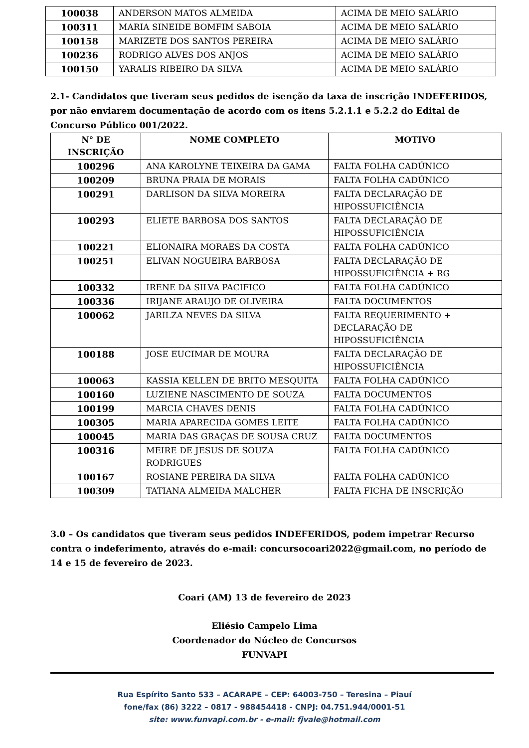| 100038 | ANDERSON MATOS ALMEIDA | ACIMA DE MEIO SALÁRIO |
| 100311 | MARIA SINEIDE BOMFIM SABOIA | ACIMA DE MEIO SALÁRIO |
| 100158 | MARIZETE DOS SANTOS PEREIRA | ACIMA DE MEIO SALÁRIO |
| 100236 | RODRIGO ALVES DOS ANJOS | ACIMA DE MEIO SALÁRIO |
| 100150 | YARALIS RIBEIRO DA SILVA | ACIMA DE MEIO SALÁRIO |
2.1- Candidatos que tiveram seus pedidos de isenção da taxa de inscrição INDEFERIDOS, por não enviarem documentação de acordo com os itens 5.2.1.1 e 5.2.2 do Edital de Concurso Público 001/2022.
| N° DE INSCRIÇÃO | NOME COMPLETO | MOTIVO |
| --- | --- | --- |
| 100296 | ANA KAROLYNE TEIXEIRA DA GAMA | FALTA FOLHA CADÚNICO |
| 100209 | BRUNA PRAIA DE MORAIS | FALTA FOLHA CADÚNICO |
| 100291 | DARLISON DA SILVA MOREIRA | FALTA DECLARAÇÃO DE HIPOSSUFICIÊNCIA |
| 100293 | ELIETE BARBOSA DOS SANTOS | FALTA DECLARAÇÃO DE HIPOSSUFICIÊNCIA |
| 100221 | ELIONAIRA MORAES DA COSTA | FALTA FOLHA CADÚNICO |
| 100251 | ELIVAN NOGUEIRA BARBOSA | FALTA DECLARAÇÃO DE HIPOSSUFICIÊNCIA + RG |
| 100332 | IRENE DA SILVA PACIFICO | FALTA FOLHA CADÚNICO |
| 100336 | IRIJANE ARAUJO DE OLIVEIRA | FALTA DOCUMENTOS |
| 100062 | JARILZA NEVES DA SILVA | FALTA REQUERIMENTO + DECLARAÇÃO DE HIPOSSUFICIÊNCIA |
| 100188 | JOSE EUCIMAR DE MOURA | FALTA DECLARAÇÃO DE HIPOSSUFICIÊNCIA |
| 100063 | KASSIA KELLEN DE BRITO MESQUITA | FALTA FOLHA CADÚNICO |
| 100160 | LUZIENE NASCIMENTO DE SOUZA | FALTA DOCUMENTOS |
| 100199 | MARCIA CHAVES DENIS | FALTA FOLHA CADÚNICO |
| 100305 | MARIA APARECIDA GOMES LEITE | FALTA FOLHA CADÚNICO |
| 100045 | MARIA DAS GRAÇAS DE SOUSA CRUZ | FALTA DOCUMENTOS |
| 100316 | MEIRE DE JESUS DE SOUZA RODRIGUES | FALTA FOLHA CADÚNICO |
| 100167 | ROSIANE PEREIRA DA SILVA | FALTA FOLHA CADÚNICO |
| 100309 | TATIANA ALMEIDA MALCHER | FALTA FICHA DE INSCRIÇÃO |
3.0 – Os candidatos que tiveram seus pedidos INDEFERIDOS, podem impetrar Recurso contra o indeferimento, através do e-mail: concursocoari2022@gmail.com, no período de 14 e 15 de fevereiro de 2023.
Coari (AM) 13 de fevereiro de 2023
Eliésio Campelo Lima
Coordenador do Núcleo de Concursos
FUNVAPI
Rua Espírito Santo 533 – ACARAPE – CEP: 64003-750 – Teresina – Piauí
fone/fax (86) 3222 – 0817 - 988454418 - CNPJ: 04.751.944/0001-51
site: www.funvapi.com.br - e-mail: fjvale@hotmail.com